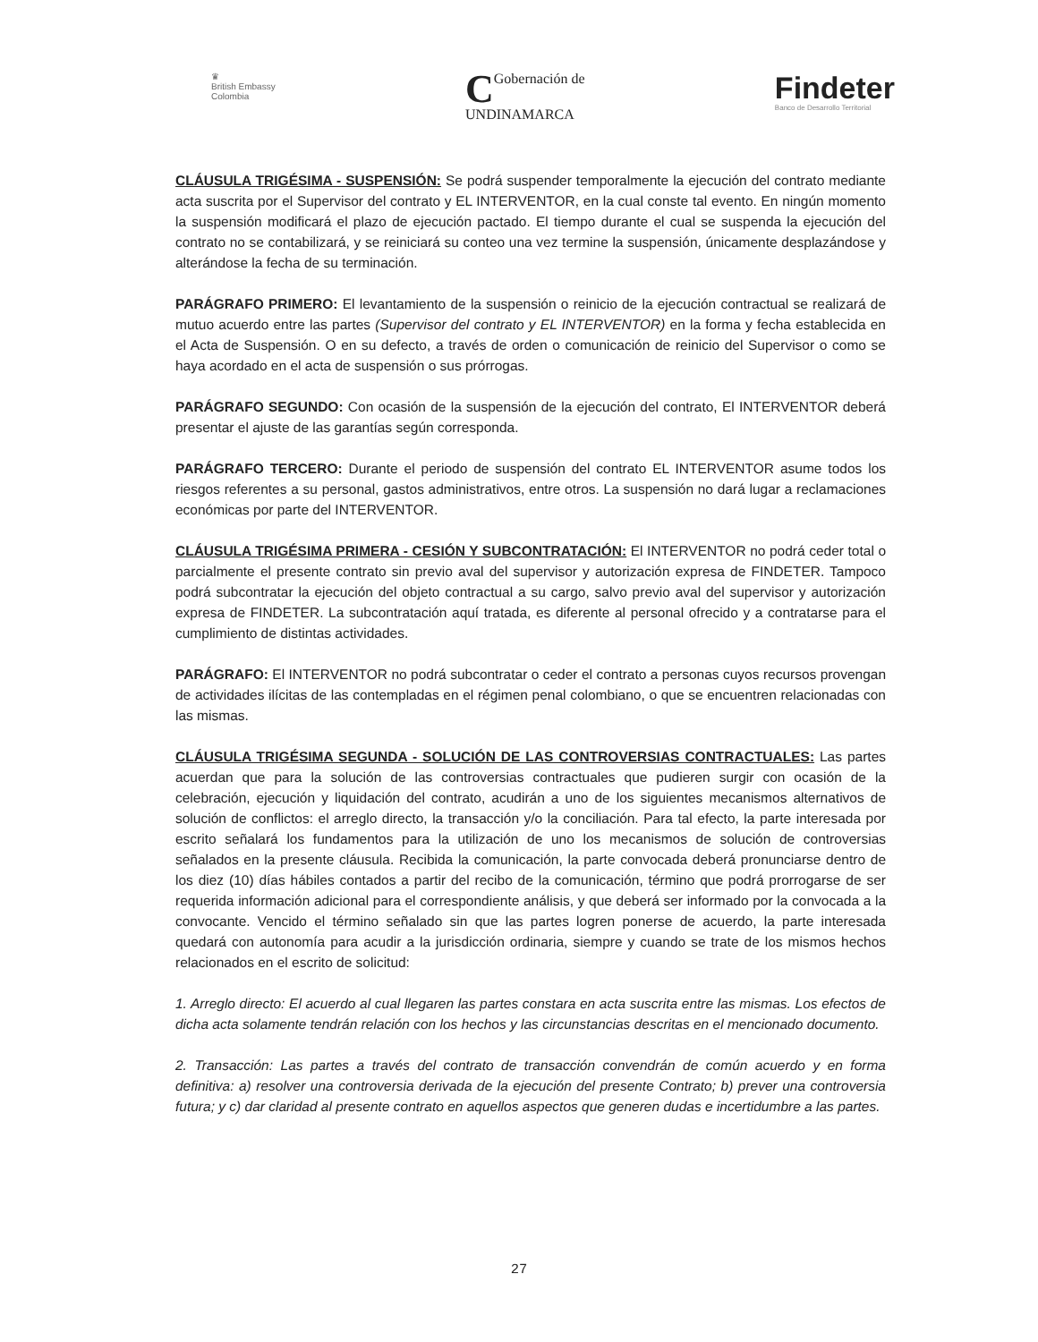♛
British Embassy
Colombia
CGobernación de
UNDINAMARCA
Findeter
Banco de Desarrollo Territorial
CLÁUSULA TRIGÉSIMA - SUSPENSIÓN: Se podrá suspender temporalmente la ejecución del contrato mediante acta suscrita por el Supervisor del contrato y EL INTERVENTOR, en la cual conste tal evento. En ningún momento la suspensión modificará el plazo de ejecución pactado. El tiempo durante el cual se suspenda la ejecución del contrato no se contabilizará, y se reiniciará su conteo una vez termine la suspensión, únicamente desplazándose y alterándose la fecha de su terminación.
PARÁGRAFO PRIMERO: El levantamiento de la suspensión o reinicio de la ejecución contractual se realizará de mutuo acuerdo entre las partes (Supervisor del contrato y EL INTERVENTOR) en la forma y fecha establecida en el Acta de Suspensión. O en su defecto, a través de orden o comunicación de reinicio del Supervisor o como se haya acordado en el acta de suspensión o sus prórrogas.
PARÁGRAFO SEGUNDO: Con ocasión de la suspensión de la ejecución del contrato, El INTERVENTOR deberá presentar el ajuste de las garantías según corresponda.
PARÁGRAFO TERCERO: Durante el periodo de suspensión del contrato EL INTERVENTOR asume todos los riesgos referentes a su personal, gastos administrativos, entre otros. La suspensión no dará lugar a reclamaciones económicas por parte del INTERVENTOR.
CLÁUSULA TRIGÉSIMA PRIMERA - CESIÓN Y SUBCONTRATACIÓN: El INTERVENTOR no podrá ceder total o parcialmente el presente contrato sin previo aval del supervisor y autorización expresa de FINDETER. Tampoco podrá subcontratar la ejecución del objeto contractual a su cargo, salvo previo aval del supervisor y autorización expresa de FINDETER. La subcontratación aquí tratada, es diferente al personal ofrecido y a contratarse para el cumplimiento de distintas actividades.
PARÁGRAFO: El INTERVENTOR no podrá subcontratar o ceder el contrato a personas cuyos recursos provengan de actividades ilícitas de las contempladas en el régimen penal colombiano, o que se encuentren relacionadas con las mismas.
CLÁUSULA TRIGÉSIMA SEGUNDA - SOLUCIÓN DE LAS CONTROVERSIAS CONTRACTUALES: Las partes acuerdan que para la solución de las controversias contractuales que pudieren surgir con ocasión de la celebración, ejecución y liquidación del contrato, acudirán a uno de los siguientes mecanismos alternativos de solución de conflictos: el arreglo directo, la transacción y/o la conciliación. Para tal efecto, la parte interesada por escrito señalará los fundamentos para la utilización de uno los mecanismos de solución de controversias señalados en la presente cláusula. Recibida la comunicación, la parte convocada deberá pronunciarse dentro de los diez (10) días hábiles contados a partir del recibo de la comunicación, término que podrá prorrogarse de ser requerida información adicional para el correspondiente análisis, y que deberá ser informado por la convocada a la convocante. Vencido el término señalado sin que las partes logren ponerse de acuerdo, la parte interesada quedará con autonomía para acudir a la jurisdicción ordinaria, siempre y cuando se trate de los mismos hechos relacionados en el escrito de solicitud:
1. Arreglo directo: El acuerdo al cual llegaren las partes constara en acta suscrita entre las mismas. Los efectos de dicha acta solamente tendrán relación con los hechos y las circunstancias descritas en el mencionado documento.
2. Transacción: Las partes a través del contrato de transacción convendrán de común acuerdo y en forma definitiva: a) resolver una controversia derivada de la ejecución del presente Contrato; b) prever una controversia futura; y c) dar claridad al presente contrato en aquellos aspectos que generen dudas e incertidumbre a las partes.
27